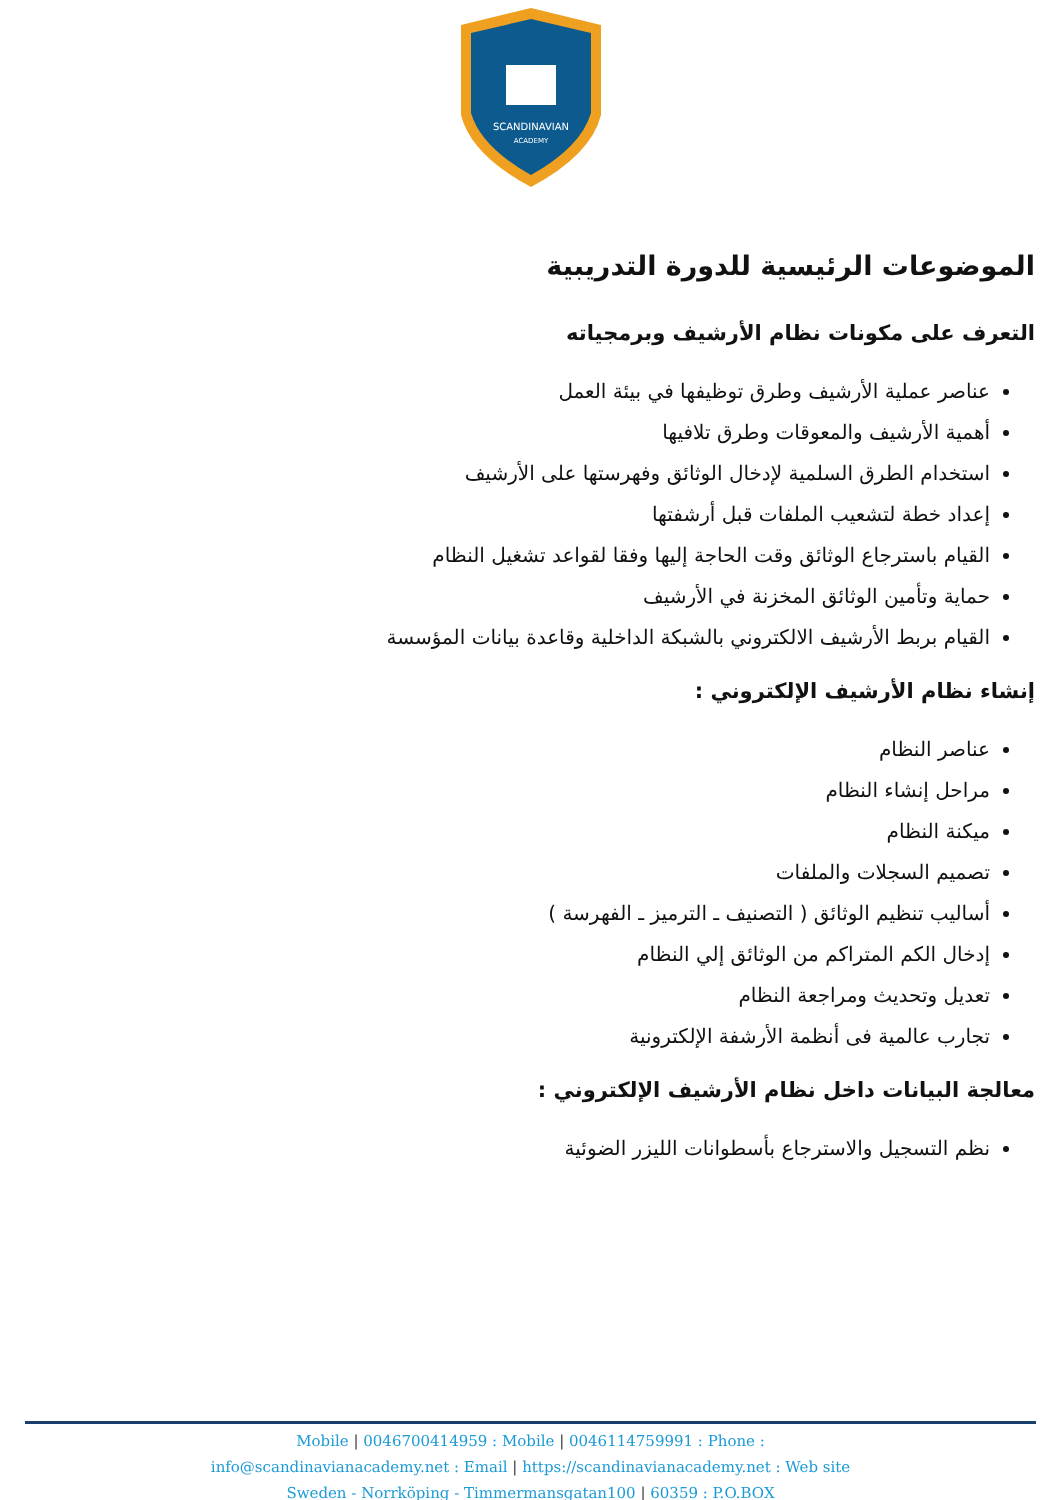SCANDINAVIAN
ACADEMY
الموضوعات الرئيسية للدورة التدريبية
التعرف على مكونات نظام الأرشيف وبرمجياته
عناصر عملية الأرشيف وطرق توظيفها في بيئة العمل
أهمية الأرشيف والمعوقات وطرق تلافيها
استخدام الطرق السلمية لإدخال الوثائق وفهرستها على الأرشيف
إعداد خطة لتشعيب الملفات قبل أرشفتها
القيام باسترجاع الوثائق وقت الحاجة إليها وفقا لقواعد تشغيل النظام
حماية وتأمين الوثائق المخزنة في الأرشيف
القيام بربط الأرشيف الالكتروني بالشبكة الداخلية وقاعدة بيانات المؤسسة
إنشاء نظام الأرشيف الإلكتروني :
عناصر النظام
مراحل إنشاء النظام
ميكنة النظام
تصميم السجلات والملفات
أساليب تنظيم الوثائق ( التصنيف ـ الترميز ـ الفهرسة )
إدخال الكم المتراكم من الوثائق إلي النظام
تعديل وتحديث ومراجعة النظام
تجارب عالمية فى أنظمة الأرشفة الإلكترونية
معالجة البيانات داخل نظام الأرشيف الإلكتروني :
نظم التسجيل والاسترجاع بأسطوانات الليزر الضوئية
Mobile | 0046700414959 : Mobile | 0046114759991 : Phone :
info@scandinavianacademy.net : Email | https://scandinavianacademy.net : Web site
Sweden - Norrköping - Timmermansgatan100 | 60359 : P.O.BOX